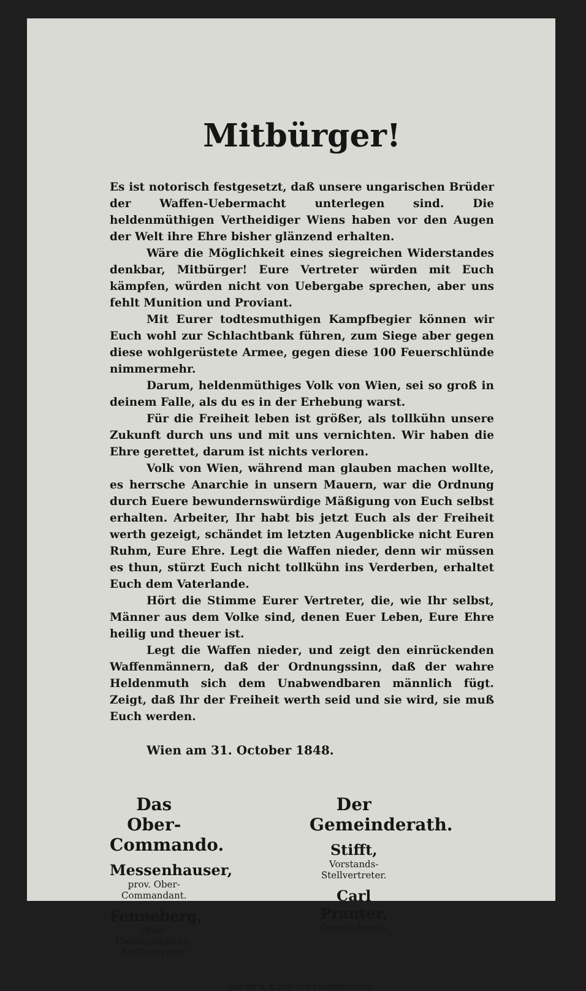Mitbürger!
Es ist notorisch festgesetzt, daß unsere ungarischen Brüder der Waffen-Uebermacht unterlegen sind. Die heldenmüthigen Vertheidiger Wiens haben vor den Augen der Welt ihre Ehre bisher glänzend erhalten.
Wäre die Möglichkeit eines siegreichen Widerstandes denkbar, Mitbürger! Eure Vertreter würden mit Euch kämpfen, würden nicht von Uebergabe sprechen, aber uns fehlt Munition und Proviant.
Mit Eurer todtesmuthigen Kampfbegier können wir Euch wohl zur Schlachtbank führen, zum Siege aber gegen diese wohlgerüstete Armee, gegen diese 100 Feuerschlünde nimmermehr.
Darum, heldenmüthiges Volk von Wien, sei so groß in deinem Falle, als du es in der Erhebung warst.
Für die Freiheit leben ist größer, als tollkühn unsere Zukunft durch uns und mit uns vernichten. Wir haben die Ehre gerettet, darum ist nichts verloren.
Volk von Wien, während man glauben machen wollte, es herrsche Anarchie in unsern Mauern, war die Ordnung durch Euere bewundernswürdige Mäßigung von Euch selbst erhalten. Arbeiter, Ihr habt bis jetzt Euch als der Freiheit werth gezeigt, schändet im letzten Augenblicke nicht Euren Ruhm, Eure Ehre. Legt die Waffen nieder, denn wir müssen es thun, stürzt Euch nicht tollkühn ins Verderben, erhaltet Euch dem Vaterlande.
Hört die Stimme Eurer Vertreter, die, wie Ihr selbst, Männer aus dem Volke sind, denen Euer Leben, Eure Ehre heilig und theuer ist.
Legt die Waffen nieder, und zeigt den einrückenden Waffenmännern, daß der Ordnungssinn, daß der wahre Heldenmuth sich dem Unabwendbaren männlich fügt. Zeigt, daß Ihr der Freiheit werth seid und sie wird, sie muß Euch werden.
Wien am 31. October 1848.
Das Ober-Commando.
Messenhauser,
prov. Ober-Commandant.
Fenneberg,
Ober-Commandanten-Stellvertreter.
Der Gemeinderath.
Stifft,
Vorstands-Stellvertreter.
Carl Pranter,
Gemeinderath.
Aus der k. k. Hof- und Staatsdruckerei.